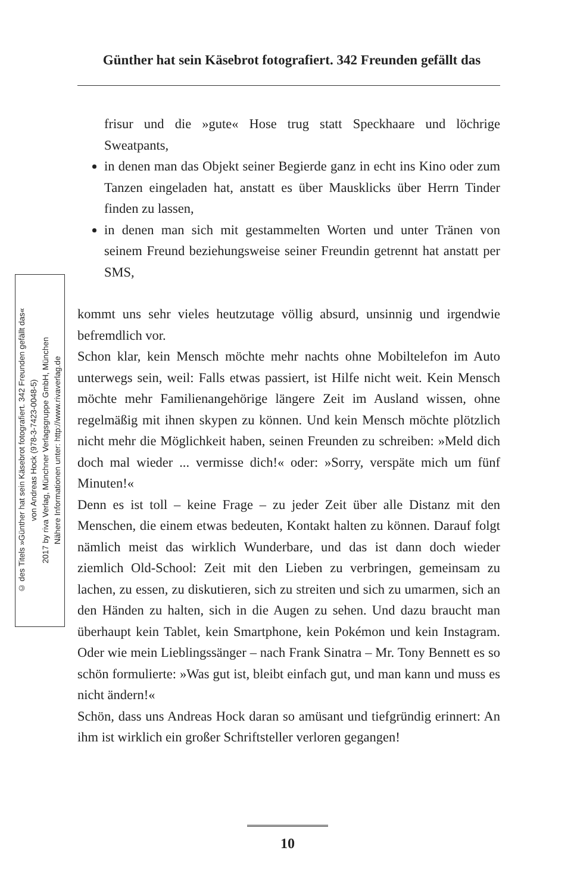Günther hat sein Käsebrot fotografiert. 342 Freunden gefällt das
© des Titels »Günther hat sein Käsebrot fotografiert. 342 Freunden gefällt das«
von Andreas Hock (978-3-7423-0048-5)
2017 by riva Verlag, Münchner Verlagsgruppe GmbH, München
Nähere Informationen unter: http://www.rivaverlag.de
frisur und die »gute« Hose trug statt Speckhaare und löchrige Sweatpants,
in denen man das Objekt seiner Begierde ganz in echt ins Kino oder zum Tanzen eingeladen hat, anstatt es über Mausklicks über Herrn Tinder finden zu lassen,
in denen man sich mit gestammelten Worten und unter Tränen von seinem Freund beziehungsweise seiner Freundin getrennt hat anstatt per SMS,
kommt uns sehr vieles heutzutage völlig absurd, unsinnig und irgendwie befremdlich vor.
Schon klar, kein Mensch möchte mehr nachts ohne Mobiltelefon im Auto unterwegs sein, weil: Falls etwas passiert, ist Hilfe nicht weit. Kein Mensch möchte mehr Familienangehörige längere Zeit im Ausland wissen, ohne regelmäßig mit ihnen skypen zu können. Und kein Mensch möchte plötzlich nicht mehr die Möglichkeit haben, seinen Freunden zu schreiben: »Meld dich doch mal wieder ... vermisse dich!« oder: »Sorry, verspäte mich um fünf Minuten!«
Denn es ist toll – keine Frage – zu jeder Zeit über alle Distanz mit den Menschen, die einem etwas bedeuten, Kontakt halten zu können. Darauf folgt nämlich meist das wirklich Wunderbare, und das ist dann doch wieder ziemlich Old-School: Zeit mit den Lieben zu verbringen, gemeinsam zu lachen, zu essen, zu diskutieren, sich zu streiten und sich zu umarmen, sich an den Händen zu halten, sich in die Augen zu sehen. Und dazu braucht man überhaupt kein Tablet, kein Smartphone, kein Pokémon und kein Instagram. Oder wie mein Lieblingssänger – nach Frank Sinatra – Mr. Tony Bennett es so schön formulierte: »Was gut ist, bleibt einfach gut, und man kann und muss es nicht ändern!«
Schön, dass uns Andreas Hock daran so amüsant und tiefgründig erinnert: An ihm ist wirklich ein großer Schriftsteller verloren gegangen!
10